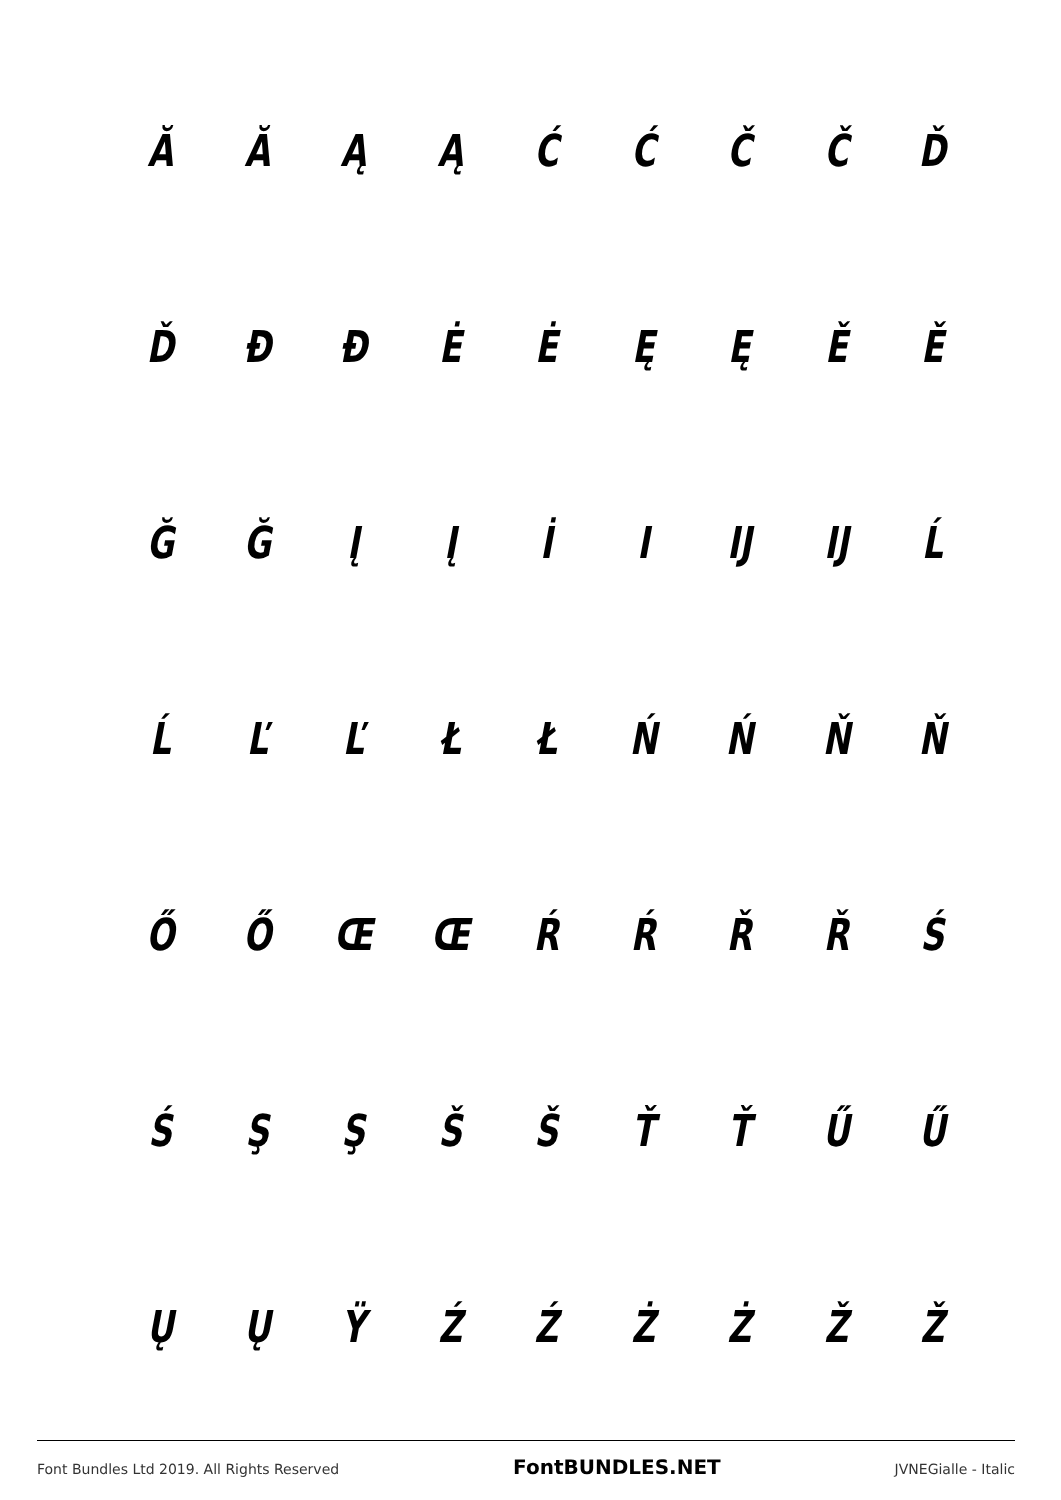ĂĂĄĄĆĆČČĎ
ĎĐĐĖĖĘĘĚĚ
ĞĞĮĮİIĲĲĹ
ĹĽĽŁŁŃŃŇŇ
ŐŐŒŒŔŔŘŘŚ
ŚŞŞŠŠŤŤŰŰ
ŲŲŸŹŹŻŻŽŽ
Font Bundles Ltd 2019. All Rights Reserved FontBUNDLES.NET JVNEGialle - Italic